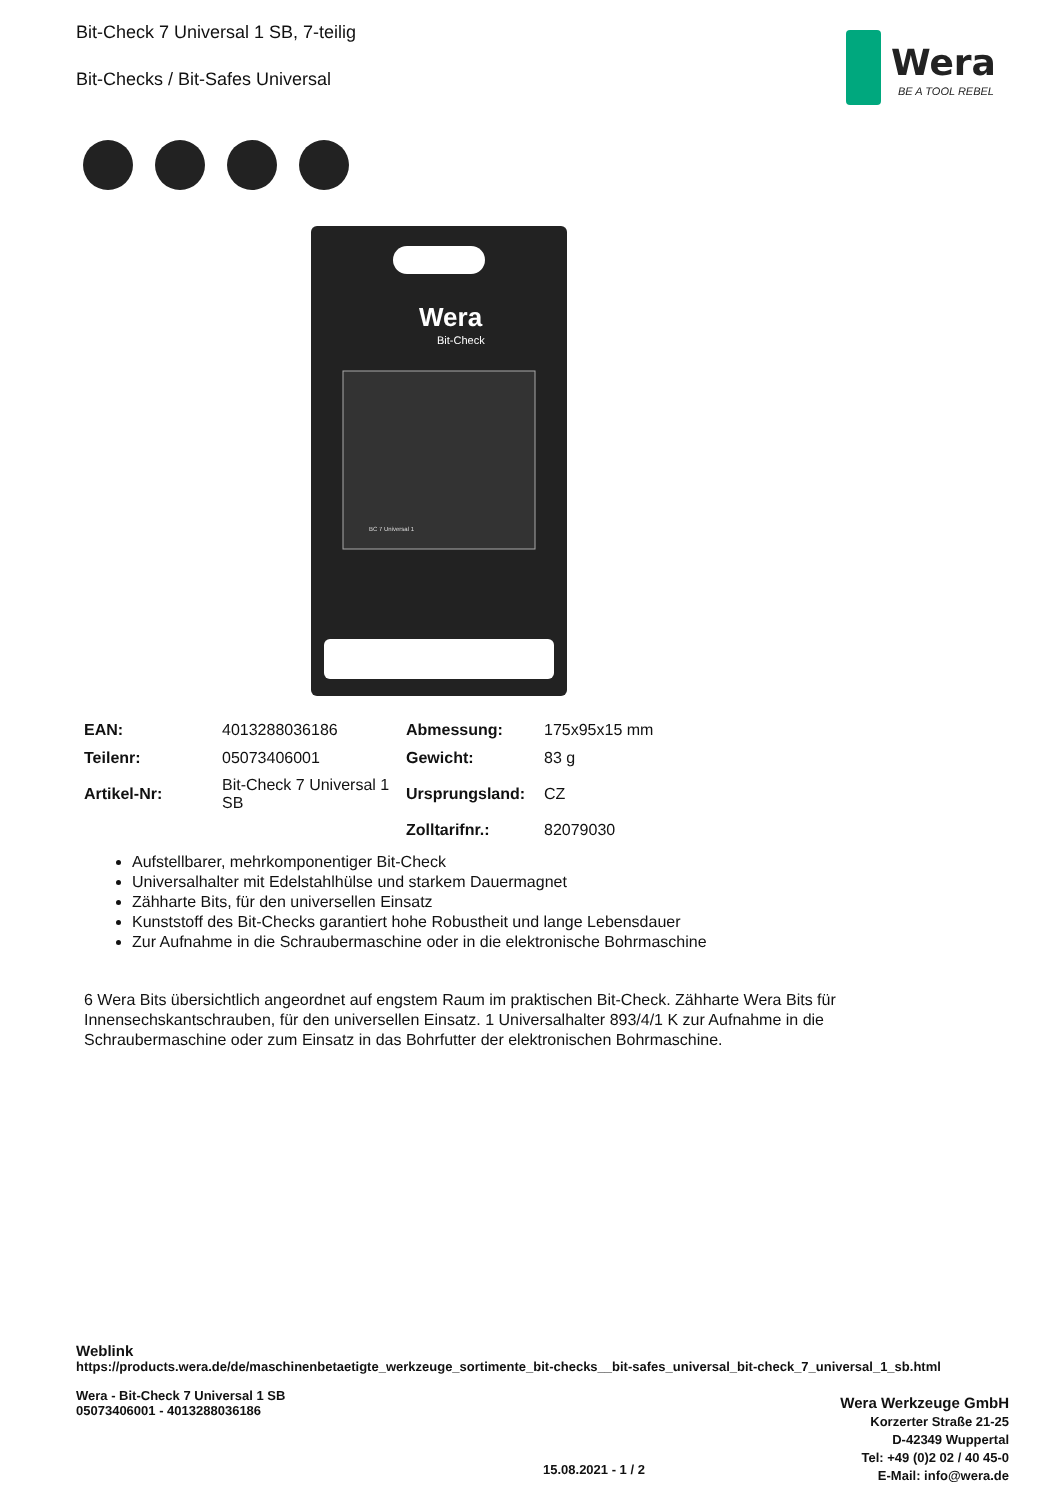Bit-Check 7 Universal 1 SB, 7-teilig
Bit-Checks / Bit-Safes Universal
Wera
BE A TOOL REBEL
Wera
Bit-Check
BC 7 Universal 1
| EAN: | 4013288036186 | Abmessung: | 175x95x15 mm |
| Teilenr: | 05073406001 | Gewicht: | 83 g |
| Artikel-Nr: | Bit-Check 7 Universal 1 SB | Ursprungsland: | CZ |
| | | Zolltarifnr.: | 82079030 |
Aufstellbarer, mehrkomponentiger Bit-Check
Universalhalter mit Edelstahlhülse und starkem Dauermagnet
Zähharte Bits, für den universellen Einsatz
Kunststoff des Bit-Checks garantiert hohe Robustheit und lange Lebensdauer
Zur Aufnahme in die Schraubermaschine oder in die elektronische Bohrmaschine
6 Wera Bits übersichtlich angeordnet auf engstem Raum im praktischen Bit-Check. Zähharte Wera Bits für Innensechskantschrauben, für den universellen Einsatz. 1 Universalhalter 893/4/1 K zur Aufnahme in die Schraubermaschine oder zum Einsatz in das Bohrfutter der elektronischen Bohrmaschine.
Weblink
https://products.wera.de/de/maschinenbetaetigte_werkzeuge_sortimente_bit-checks__bit-safes_universal_bit-check_7_universal_1_sb.html
Wera - Bit-Check 7 Universal 1 SB
05073406001 - 4013288036186
Wera Werkzeuge GmbH
Korzerter Straße 21-25
D-42349 Wuppertal
Tel: +49 (0)2 02 / 40 45-0
E-Mail: info@wera.de
15.08.2021 - 1 / 2